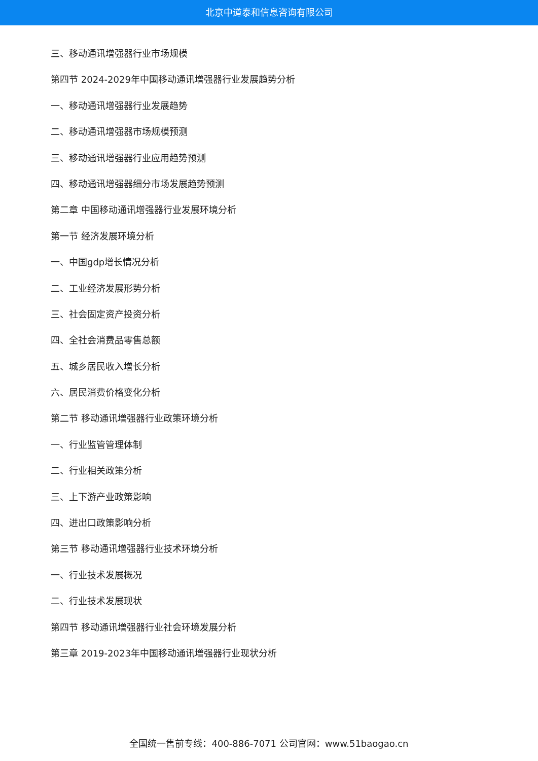北京中道泰和信息咨询有限公司
三、移动通讯增强器行业市场规模
第四节 2024-2029年中国移动通讯增强器行业发展趋势分析
一、移动通讯增强器行业发展趋势
二、移动通讯增强器市场规模预测
三、移动通讯增强器行业应用趋势预测
四、移动通讯增强器细分市场发展趋势预测
第二章 中国移动通讯增强器行业发展环境分析
第一节 经济发展环境分析
一、中国gdp增长情况分析
二、工业经济发展形势分析
三、社会固定资产投资分析
四、全社会消费品零售总额
五、城乡居民收入增长分析
六、居民消费价格变化分析
第二节 移动通讯增强器行业政策环境分析
一、行业监管管理体制
二、行业相关政策分析
三、上下游产业政策影响
四、进出口政策影响分析
第三节 移动通讯增强器行业技术环境分析
一、行业技术发展概况
二、行业技术发展现状
第四节 移动通讯增强器行业社会环境发展分析
第三章 2019-2023年中国移动通讯增强器行业现状分析
全国统一售前专线：400-886-7071 公司官网：www.51baogao.cn